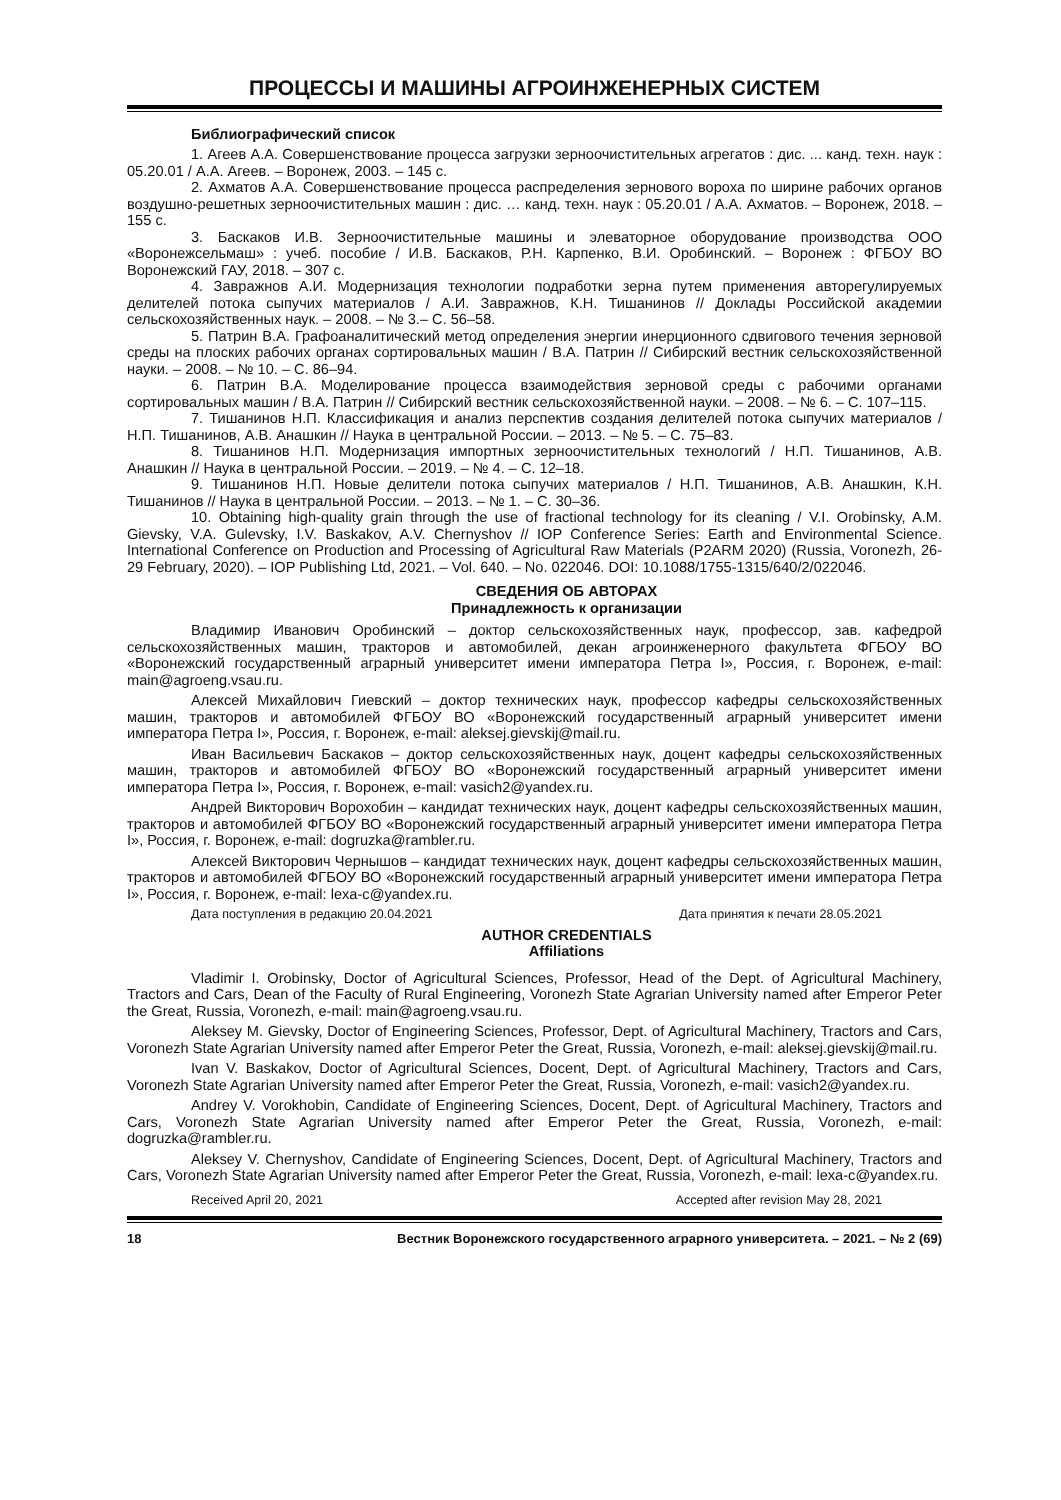ПРОЦЕССЫ И МАШИНЫ АГРОИНЖЕНЕРНЫХ СИСТЕМ
Библиографический список
1. Агеев А.А. Совершенствование процесса загрузки зерноочистительных агрегатов : дис. ... канд. техн. наук : 05.20.01 / А.А. Агеев. – Воронеж, 2003. – 145 с.
2. Ахматов А.А. Совершенствование процесса распределения зернового вороха по ширине рабочих органов воздушно-решетных зерноочистительных машин : дис. … канд. техн. наук : 05.20.01 / А.А. Ахматов. – Воронеж, 2018. – 155 с.
3. Баскаков И.В. Зерноочистительные машины и элеваторное оборудование производства ООО «Воронежсельмаш» : учеб. пособие / И.В. Баскаков, Р.Н. Карпенко, В.И. Оробинский. – Воронеж : ФГБОУ ВО Воронежский ГАУ, 2018. – 307 с.
4. Завражнов А.И. Модернизация технологии подработки зерна путем применения авторегулируемых делителей потока сыпучих материалов / А.И. Завражнов, К.Н. Тишанинов // Доклады Российской академии сельскохозяйственных наук. – 2008. – № 3.– С. 56–58.
5. Патрин В.А. Графоаналитический метод определения энергии инерционного сдвигового течения зерновой среды на плоских рабочих органах сортировальных машин / В.А. Патрин // Сибирский вестник сельскохозяйственной науки. – 2008. – № 10. – С. 86–94.
6. Патрин В.А. Моделирование процесса взаимодействия зерновой среды с рабочими органами сортировальных машин / В.А. Патрин // Сибирский вестник сельскохозяйственной науки. – 2008. – № 6. – С. 107–115.
7. Тишанинов Н.П. Классификация и анализ перспектив создания делителей потока сыпучих материалов / Н.П. Тишанинов, А.В. Анашкин // Наука в центральной России. – 2013. – № 5. – С. 75–83.
8. Тишанинов Н.П. Модернизация импортных зерноочистительных технологий / Н.П. Тишанинов, А.В. Анашкин // Наука в центральной России. – 2019. – № 4. – С. 12–18.
9. Тишанинов Н.П. Новые делители потока сыпучих материалов / Н.П. Тишанинов, А.В. Анашкин, К.Н. Тишанинов // Наука в центральной России. – 2013. – № 1. – С. 30–36.
10. Obtaining high-quality grain through the use of fractional technology for its cleaning / V.I. Orobinsky, A.M. Gievsky, V.A. Gulevsky, I.V. Baskakov, A.V. Chernyshov // IOP Conference Series: Earth and Environmental Science. International Conference on Production and Processing of Agricultural Raw Materials (P2ARM 2020) (Russia, Voronezh, 26-29 February, 2020). – IOP Publishing Ltd, 2021. – Vol. 640. – No. 022046. DOI: 10.1088/1755-1315/640/2/022046.
СВЕДЕНИЯ ОБ АВТОРАХ
Принадлежность к организации
Владимир Иванович Оробинский – доктор сельскохозяйственных наук, профессор, зав. кафедрой сельскохозяйственных машин, тракторов и автомобилей, декан агроинженерного факультета ФГБОУ ВО «Воронежский государственный аграрный университет имени императора Петра I», Россия, г. Воронеж, e-mail: main@agroeng.vsau.ru.
Алексей Михайлович Гиевский – доктор технических наук, профессор кафедры сельскохозяйственных машин, тракторов и автомобилей ФГБОУ ВО «Воронежский государственный аграрный университет имени императора Петра I», Россия, г. Воронеж, e-mail: aleksej.gievskij@mail.ru.
Иван Васильевич Баскаков – доктор сельскохозяйственных наук, доцент кафедры сельскохозяйственных машин, тракторов и автомобилей ФГБОУ ВО «Воронежский государственный аграрный университет имени императора Петра I», Россия, г. Воронеж, e-mail: vasich2@yandex.ru.
Андрей Викторович Ворохобин – кандидат технических наук, доцент кафедры сельскохозяйственных машин, тракторов и автомобилей ФГБОУ ВО «Воронежский государственный аграрный университет имени императора Петра I», Россия, г. Воронеж, e-mail: dogruzka@rambler.ru.
Алексей Викторович Чернышов – кандидат технических наук, доцент кафедры сельскохозяйственных машин, тракторов и автомобилей ФГБОУ ВО «Воронежский государственный аграрный университет имени императора Петра I», Россия, г. Воронеж, e-mail: lexa-c@yandex.ru.
Дата поступления в редакцию 20.04.2021 Дата принятия к печати 28.05.2021
AUTHOR CREDENTIALS
Affiliations
Vladimir I. Orobinsky, Doctor of Agricultural Sciences, Professor, Head of the Dept. of Agricultural Machinery, Tractors and Cars, Dean of the Faculty of Rural Engineering, Voronezh State Agrarian University named after Emperor Peter the Great, Russia, Voronezh, e-mail: main@agroeng.vsau.ru.
Aleksey M. Gievsky, Doctor of Engineering Sciences, Professor, Dept. of Agricultural Machinery, Tractors and Cars, Voronezh State Agrarian University named after Emperor Peter the Great, Russia, Voronezh, e-mail: aleksej.gievskij@mail.ru.
Ivan V. Baskakov, Doctor of Agricultural Sciences, Docent, Dept. of Agricultural Machinery, Tractors and Cars, Voronezh State Agrarian University named after Emperor Peter the Great, Russia, Voronezh, e-mail: vasich2@yandex.ru.
Andrey V. Vorokhobin, Candidate of Engineering Sciences, Docent, Dept. of Agricultural Machinery, Tractors and Cars, Voronezh State Agrarian University named after Emperor Peter the Great, Russia, Voronezh, e-mail: dogruzka@rambler.ru.
Aleksey V. Chernyshov, Candidate of Engineering Sciences, Docent, Dept. of Agricultural Machinery, Tractors and Cars, Voronezh State Agrarian University named after Emperor Peter the Great, Russia, Voronezh, e-mail: lexa-c@yandex.ru.
Received April 20, 2021 Accepted after revision May 28, 2021
18 Вестник Воронежского государственного аграрного университета. – 2021. – № 2 (69)